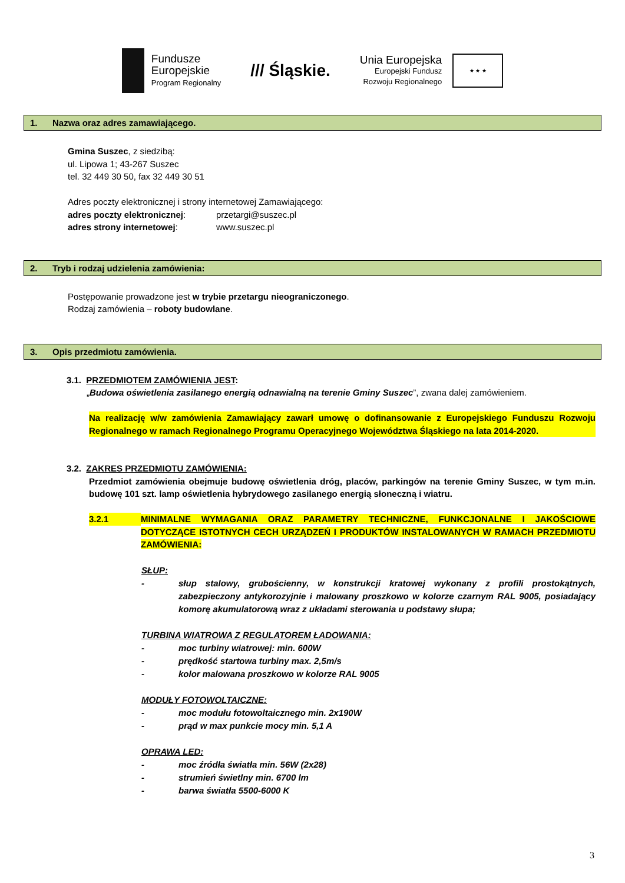Fundusze
Europejskie
Program Regionalny
/// Śląskie.
Unia Europejska
Europejski Fundusz
Rozwoju Regionalnego
★ ★ ★
1. Nazwa oraz adres zamawiającego.
Gmina Suszec, z siedzibą:
ul. Lipowa 1; 43-267 Suszec
tel. 32 449 30 50, fax 32 449 30 51
Adres poczty elektronicznej i strony internetowej Zamawiającego:
adres poczty elektronicznej: przetargi@suszec.pl
adres strony internetowej: www.suszec.pl
2. Tryb i rodzaj udzielenia zamówienia:
Postępowanie prowadzone jest w trybie przetargu nieograniczonego.
Rodzaj zamówienia – roboty budowlane.
3. Opis przedmiotu zamówienia.
3.1. PRZEDMIOTEM ZAMÓWIENIA JEST:
„Budowa oświetlenia zasilanego energią odnawialną na terenie Gminy Suszec”, zwana dalej zamówieniem.
Na realizację w/w zamówienia Zamawiający zawarł umowę o dofinansowanie z Europejskiego Funduszu Rozwoju Regionalnego w ramach Regionalnego Programu Operacyjnego Województwa Śląskiego na lata 2014-2020.
3.2. ZAKRES PRZEDMIOTU ZAMÓWIENIA:
Przedmiot zamówienia obejmuje budowę oświetlenia dróg, placów, parkingów na terenie Gminy Suszec, w tym m.in. budowę 101 szt. lamp oświetlenia hybrydowego zasilanego energią słoneczną i wiatru.
3.2.1 MINIMALNE WYMAGANIA ORAZ PARAMETRY TECHNICZNE, FUNKCJONALNE I JAKOŚCIOWE DOTYCZĄCE ISTOTNYCH CECH URZĄDZEŃ I PRODUKTÓW INSTALOWANYCH W RAMACH PRZEDMIOTU ZAMÓWIENIA:
SŁUP:
- słup stalowy, grubościenny, w konstrukcji kratowej wykonany z profili prostokątnych, zabezpieczony antykorozyjnie i malowany proszkowo w kolorze czarnym RAL 9005, posiadający komorę akumulatorową wraz z układami sterowania u podstawy słupa;
TURBINA WIATROWA Z REGULATOREM ŁADOWANIA:
- moc turbiny wiatrowej: min. 600W
- prędkość startowa turbiny max. 2,5m/s
- kolor malowana proszkowo w kolorze RAL 9005
MODUŁY FOTOWOLTAICZNE:
- moc modułu fotowoltaicznego min. 2x190W
- prąd w max punkcie mocy min. 5,1 A
OPRAWA LED:
- moc źródła światła min. 56W (2x28)
- strumień świetlny min. 6700 lm
- barwa światła 5500-6000 K
3